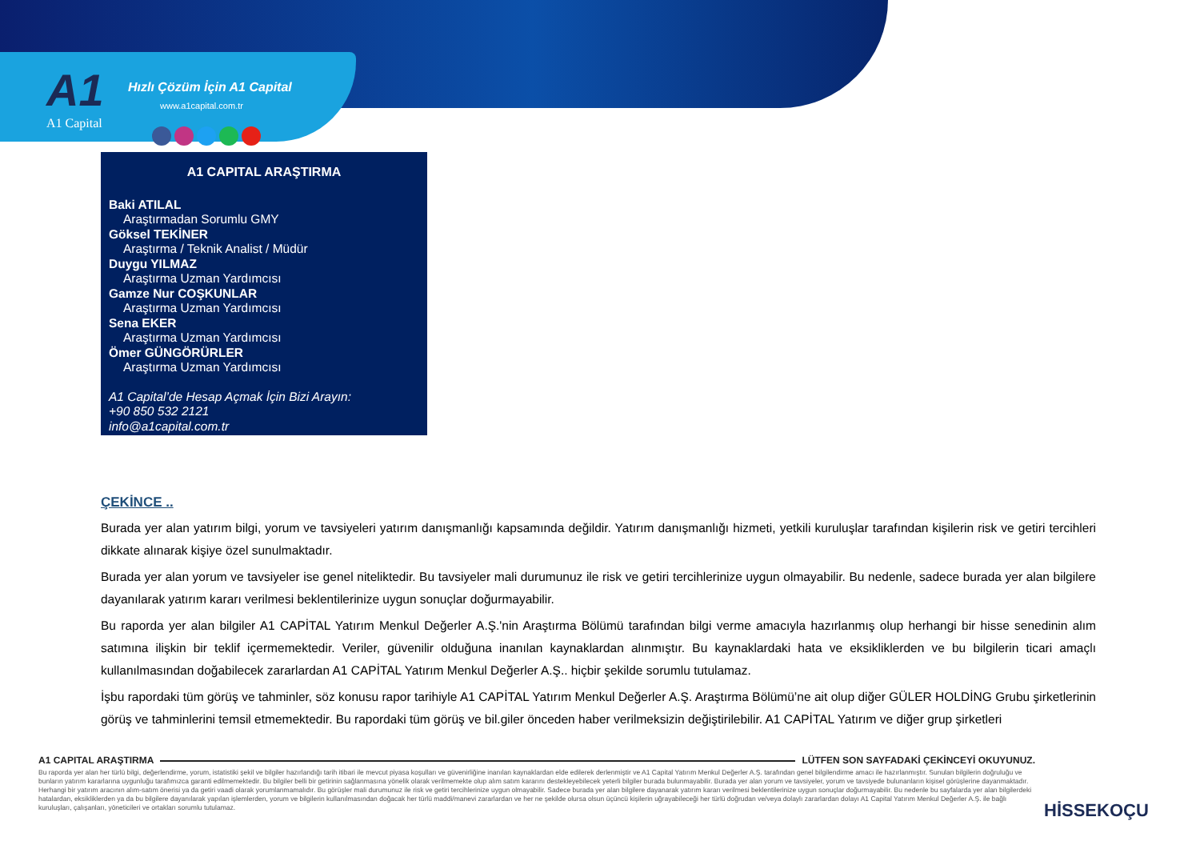A1
A1 Capital
Hızlı Çözüm İçin A1 Capital
www.a1capital.com.tr
A1 CAPITAL ARAŞTIRMA
Baki ATILAL
Araştırmadan Sorumlu GMY
Göksel TEKİNER
Araştırma / Teknik Analist / Müdür
Duygu YILMAZ
Araştırma Uzman Yardımcısı
Gamze Nur COŞKUNLAR
Araştırma Uzman Yardımcısı
Sena EKER
Araştırma Uzman Yardımcısı
Ömer GÜNGÖRÜRLER
Araştırma Uzman Yardımcısı
A1 Capital’de Hesap Açmak İçin Bizi Arayın:
+90 850 532 2121
info@a1capital.com.tr
ÇEKİNCE ..
Burada yer alan yatırım bilgi, yorum ve tavsiyeleri yatırım danışmanlığı kapsamında değildir. Yatırım danışmanlığı hizmeti, yetkili kuruluşlar tarafından kişilerin risk ve getiri tercihleri dikkate alınarak kişiye özel sunulmaktadır.
Burada yer alan yorum ve tavsiyeler ise genel niteliktedir. Bu tavsiyeler mali durumunuz ile risk ve getiri tercihlerinize uygun olmayabilir. Bu nedenle, sadece burada yer alan bilgilere dayanılarak yatırım kararı verilmesi beklentilerinize uygun sonuçlar doğurmayabilir.
Bu raporda yer alan bilgiler A1 CAPİTAL Yatırım Menkul Değerler A.Ş.'nin Araştırma Bölümü tarafından bilgi verme amacıyla hazırlanmış olup herhangi bir hisse senedinin alım satımına ilişkin bir teklif içermemektedir. Veriler, güvenilir olduğuna inanılan kaynaklardan alınmıştır. Bu kaynaklardaki hata ve eksikliklerden ve bu bilgilerin ticari amaçlı kullanılmasından doğabilecek zararlardan A1 CAPİTAL Yatırım Menkul Değerler A.Ş.. hiçbir şekilde sorumlu tutulamaz.
İşbu rapordaki tüm görüş ve tahminler, söz konusu rapor tarihiyle A1 CAPİTAL Yatırım Menkul Değerler A.Ş. Araştırma Bölümü’ne ait olup diğer GÜLER HOLDİNG Grubu şirketlerinin görüş ve tahminlerini temsil etmemektedir. Bu rapordaki tüm görüş ve bil.giler önceden haber verilmeksizin değiştirilebilir. A1 CAPİTAL Yatırım ve diğer grup şirketleri
A1 CAPITAL ARAŞTIRMA
LÜTFEN SON SAYFADAKİ ÇEKİNCEYİ OKUYUNUZ.
Bu raporda yer alan her türlü bilgi, değerlendirme, yorum, istatistiki şekil ve bilgiler hazırlandığı tarih itibari ile mevcut piyasa koşulları ve güvenirliğine inanılan kaynaklardan elde edilerek derlenmiştir ve A1 Capital Yatırım Menkul Değerler A.Ş. tarafından genel bilgilendirme amacı ile hazırlanmıştır. Sunulan bilgilerin doğruluğu ve bunların yatırım kararlarına uygunluğu tarafımızca garanti edilmemektedir. Bu bilgiler belli bir getirinin sağlanmasına yönelik olarak verilmemekte olup alım satım kararını destekleyebilecek yeterli bilgiler burada bulunmayabilir. Burada yer alan yorum ve tavsiyeler, yorum ve tavsiyede bulunanların kişisel görüşlerine dayanmaktadır. Herhangi bir yatırım aracının alım-satım önerisi ya da getiri vaadi olarak yorumlanmamalıdır. Bu görüşler mali durumunuz ile risk ve getiri tercihlerinize uygun olmayabilir. Sadece burada yer alan bilgilere dayanarak yatırım kararı verilmesi beklentilerinize uygun sonuçlar doğurmayabilir. Bu nedenle bu sayfalarda yer alan bilgilerdeki hatalardan, eksikliklerden ya da bu bilgilere dayanılarak yapılan işlemlerden, yorum ve bilgilerin kullanılmasından doğacak her türlü maddi/manevi zararlardan ve her ne şekilde olursa olsun üçüncü kişilerin uğrayabileceği her türlü doğrudan ve/veya dolaylı zararlardan dolayı A1 Capital Yatırım Menkul Değerler A.Ş. ile bağlı kuruluşları, çalışanları, yöneticileri ve ortakları sorumlu tutulamaz.
HİSSEKOÇU